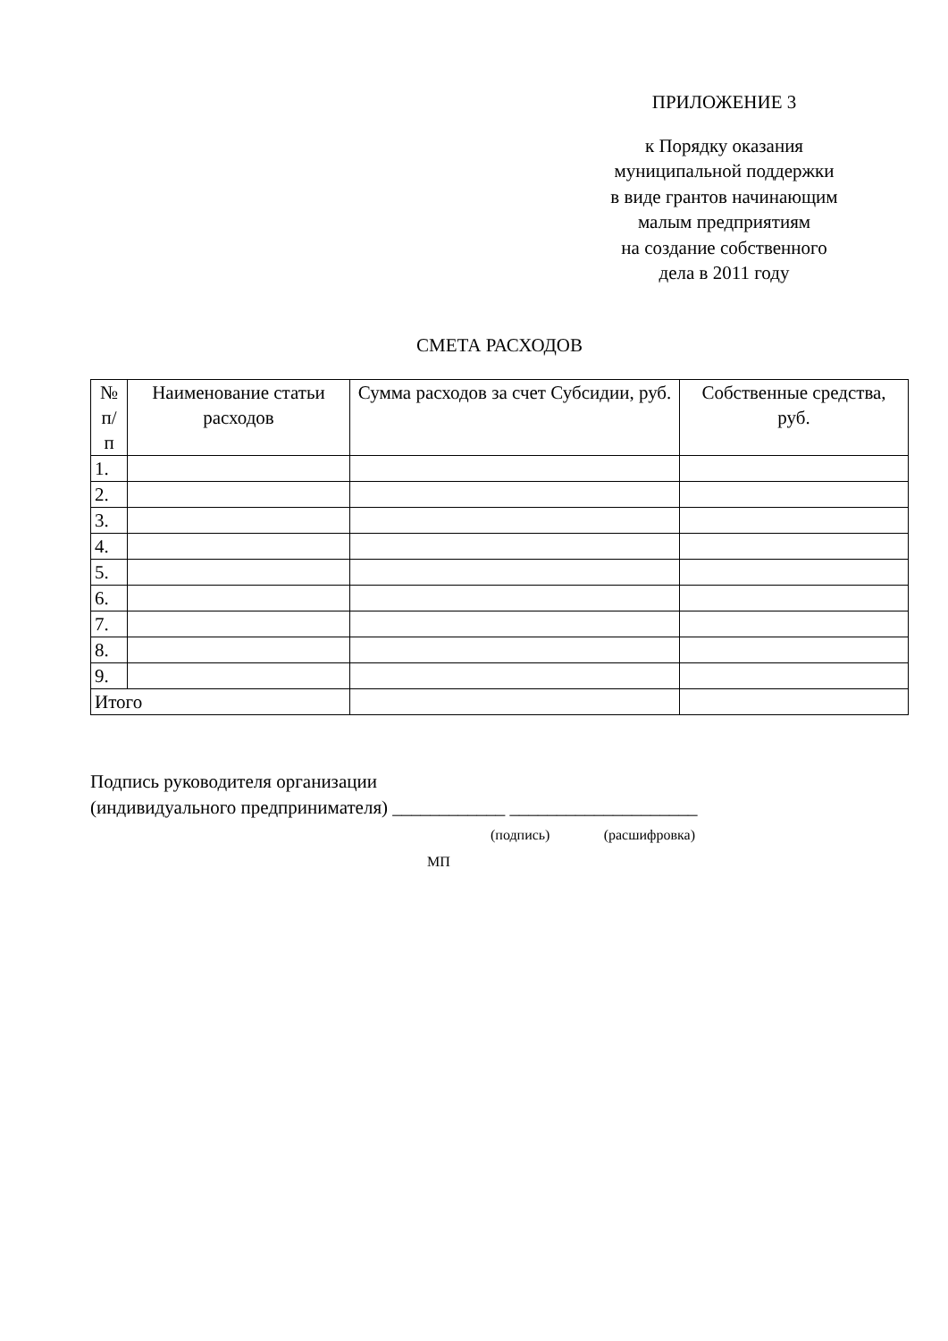ПРИЛОЖЕНИЕ 3
к Порядку оказания
муниципальной поддержки
в виде грантов начинающим
малым предприятиям
на создание собственного
дела в 2011 году
СМЕТА РАСХОДОВ
| № п/ п | Наименование статьи расходов | Сумма расходов за счет Субсидии, руб. | Собственные средства, руб. |
| --- | --- | --- | --- |
| 1. | | | |
| 2. | | | |
| 3. | | | |
| 4. | | | |
| 5. | | | |
| 6. | | | |
| 7. | | | |
| 8. | | | |
| 9. | | | |
| Итого | | | |
Подпись руководителя организации
(индивидуального предпринимателя) ____________ ____________________
(подпись) (расшифровка)
МП